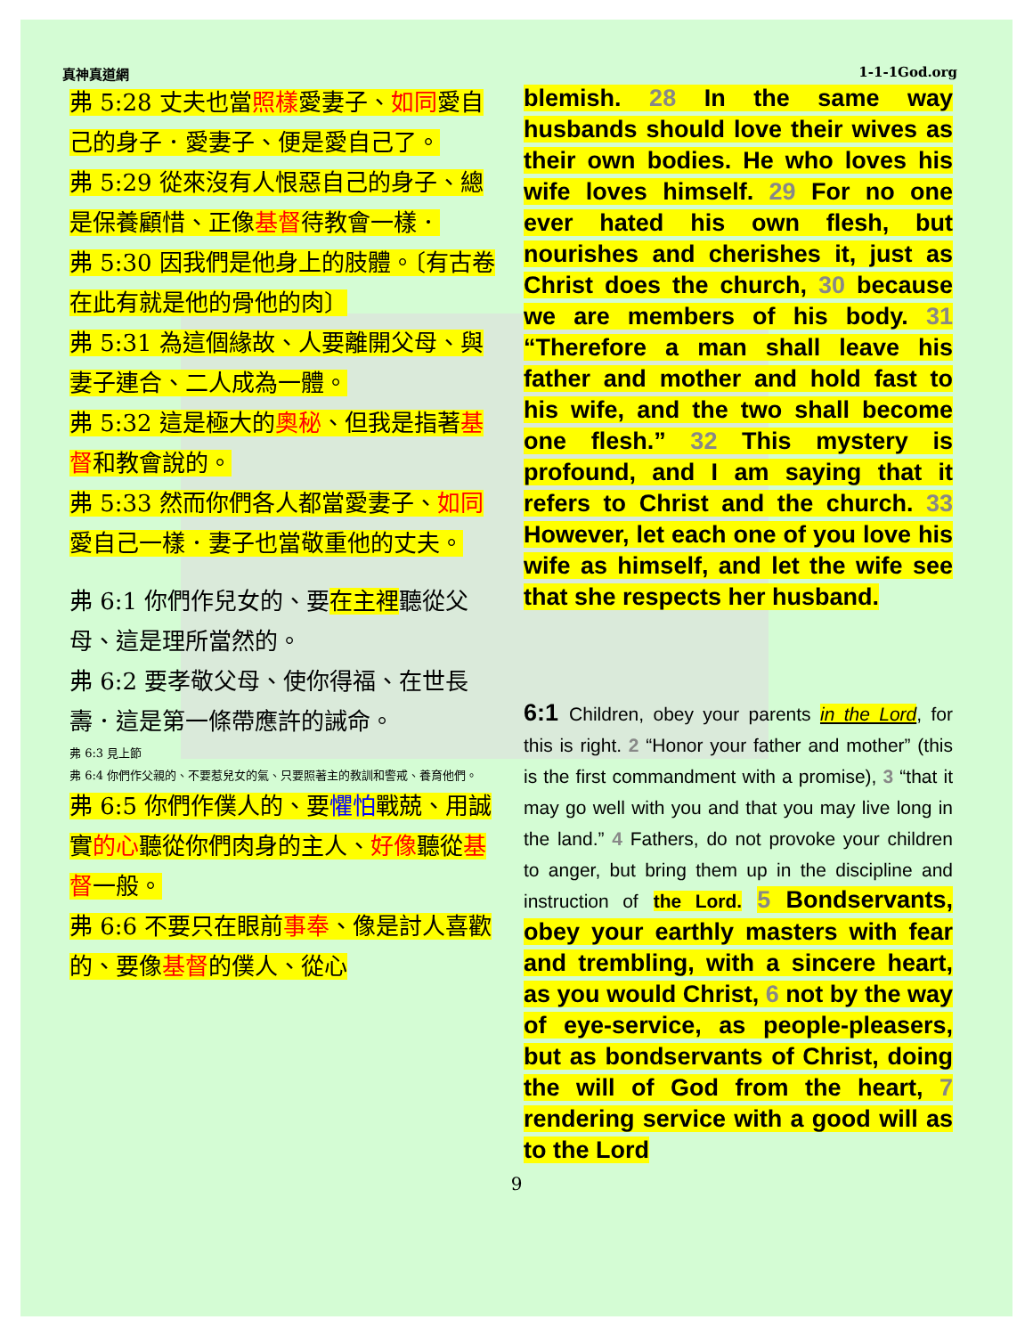真神真道網 1-1-1God.org
弗 5:28 丈夫也當照樣愛妻子、如同愛自己的身子．愛妻子、便是愛自己了。
弗 5:29 從來沒有人恨惡自己的身子、總是保養顧惜、正像基督待教會一樣．
弗 5:30 因我們是他身上的肢體。〔有古卷在此有就是他的骨他的肉〕
弗 5:31 為這個緣故、人要離開父母、與妻子連合、二人成為一體。
弗 5:32 這是極大的奧秘、但我是指著基督和教會說的。
弗 5:33 然而你們各人都當愛妻子、如同愛自己一樣．妻子也當敬重他的丈夫。
弗 6:1 你們作兒女的、要在主裡聽從父母、這是理所當然的。
弗 6:2 要孝敬父母、使你得福、在世長壽．這是第一條帶應許的誡命。
弗 6:3 見上節
弗 6:4 你們作父親的、不要惹兒女的氣、只要照著主的教訓和警戒、養育他們。
弗 6:5 你們作僕人的、要懼怕戰兢、用誠實的心聽從你們肉身的主人、好像聽從基督一般。
弗 6:6 不要只在眼前事奉、像是討人喜歡的、要像基督的僕人、從心
blemish. 28 In the same way husbands should love their wives as their own bodies. He who loves his wife loves himself. 29 For no one ever hated his own flesh, but nourishes and cherishes it, just as Christ does the church, 30 because we are members of his body. 31 “Therefore a man shall leave his father and mother and hold fast to his wife, and the two shall become one flesh.” 32 This mystery is profound, and I am saying that it refers to Christ and the church. 33 However, let each one of you love his wife as himself, and let the wife see that she respects her husband.
6:1 Children, obey your parents in the Lord, for this is right. 2 “Honor your father and mother” (this is the first commandment with a promise), 3 “that it may go well with you and that you may live long in the land.” 4 Fathers, do not provoke your children to anger, but bring them up in the discipline and instruction of the Lord. 5 Bondservants, obey your earthly masters with fear and trembling, with a sincere heart, as you would Christ, 6 not by the way of eye-service, as people-pleasers, but as bondservants of Christ, doing the will of God from the heart, 7 rendering service with a good will as to the Lord
9